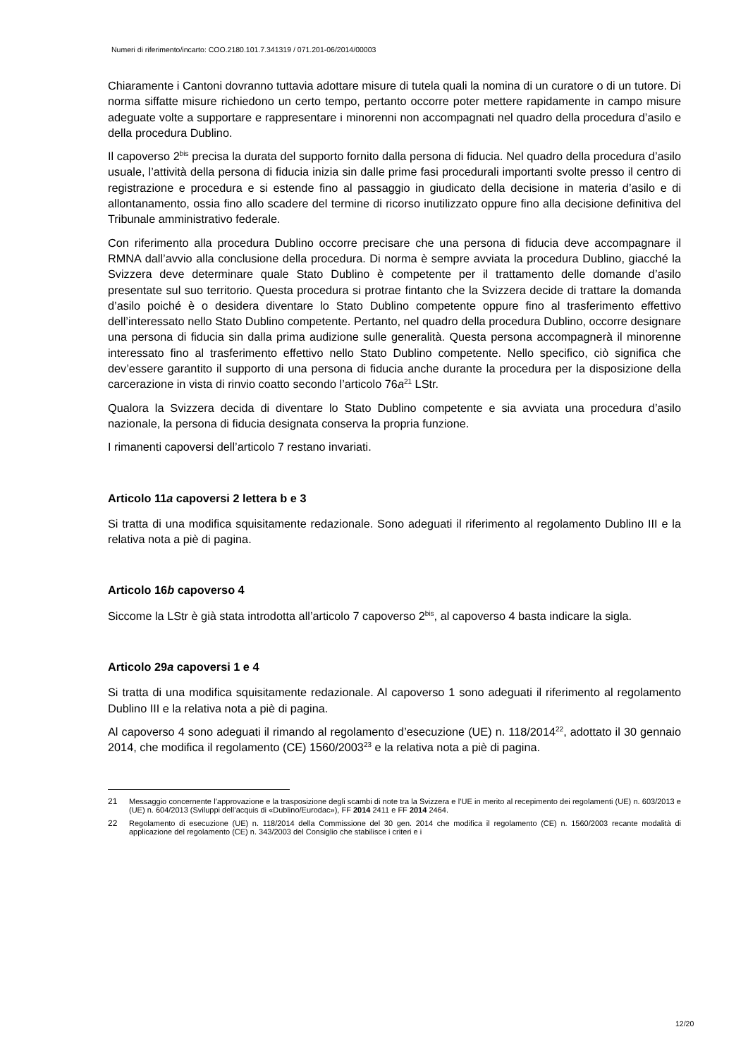Numeri di riferimento/incarto: COO.2180.101.7.341319 / 071.201-06/2014/00003
Chiaramente i Cantoni dovranno tuttavia adottare misure di tutela quali la nomina di un curatore o di un tutore. Di norma siffatte misure richiedono un certo tempo, pertanto occorre poter mettere rapidamente in campo misure adeguate volte a supportare e rappresentare i minorenni non accompagnati nel quadro della procedura d’asilo e della procedura Dublino.
Il capoverso 2<sup>bis</sup> precisa la durata del supporto fornito dalla persona di fiducia. Nel quadro della procedura d’asilo usuale, l’attività della persona di fiducia inizia sin dalle prime fasi procedurali importanti svolte presso il centro di registrazione e procedura e si estende fino al passaggio in giudicato della decisione in materia d’asilo e di allontanamento, ossia fino allo scadere del termine di ricorso inutilizzato oppure fino alla decisione definitiva del Tribunale amministrativo federale.
Con riferimento alla procedura Dublino occorre precisare che una persona di fiducia deve accompagnare il RMNA dall’avvio alla conclusione della procedura. Di norma è sempre avviata la procedura Dublino, giacché la Svizzera deve determinare quale Stato Dublino è competente per il trattamento delle domande d’asilo presentate sul suo territorio. Questa procedura si protrae fintanto che la Svizzera decide di trattare la domanda d’asilo poiché è o desidera diventare lo Stato Dublino competente oppure fino al trasferimento effettivo dell’interessato nello Stato Dublino competente. Pertanto, nel quadro della procedura Dublino, occorre designare una persona di fiducia sin dalla prima audizione sulle generalità. Questa persona accompagnerà il minorenne interessato fino al trasferimento effettivo nello Stato Dublino competente. Nello specifico, ciò significa che dev’essere garantito il supporto di una persona di fiducia anche durante la procedura per la disposizione della carcerazione in vista di rinvio coatto secondo l’articolo 76a<sup>21</sup> LStr.
Qualora la Svizzera decida di diventare lo Stato Dublino competente e sia avviata una procedura d’asilo nazionale, la persona di fiducia designata conserva la propria funzione.
I rimanenti capoversi dell’articolo 7 restano invariati.
Articolo 11a capoversi 2 lettera b e 3
Si tratta di una modifica squisitamente redazionale. Sono adeguati il riferimento al regolamento Dublino III e la relativa nota a piè di pagina.
Articolo 16b capoverso 4
Siccome la LStr è già stata introdotta all’articolo 7 capoverso 2<sup>bis</sup>, al capoverso 4 basta indicare la sigla.
Articolo 29a capoversi 1 e 4
Si tratta di una modifica squisitamente redazionale. Al capoverso 1 sono adeguati il riferimento al regolamento Dublino III e la relativa nota a piè di pagina.
Al capoverso 4 sono adeguati il rimando al regolamento d’esecuzione (UE) n. 118/2014<sup>22</sup>, adottato il 30 gennaio 2014, che modifica il regolamento (CE) 1560/2003<sup>23</sup> e la relativa nota a piè di pagina.
21 Messaggio concernente l’approvazione e la trasposizione degli scambi di note tra la Svizzera e l’UE in merito al recepimento dei regolamenti (UE) n. 603/2013 e (UE) n. 604/2013 (Sviluppi dell’acquis di «Dublino/Eurodac»), FF 2014 2411 e FF 2014 2464.
22 Regolamento di esecuzione (UE) n. 118/2014 della Commissione del 30 gen. 2014 che modifica il regolamento (CE) n. 1560/2003 recante modalità di applicazione del regolamento (CE) n. 343/2003 del Consiglio che stabilisce i criteri e i
12/20